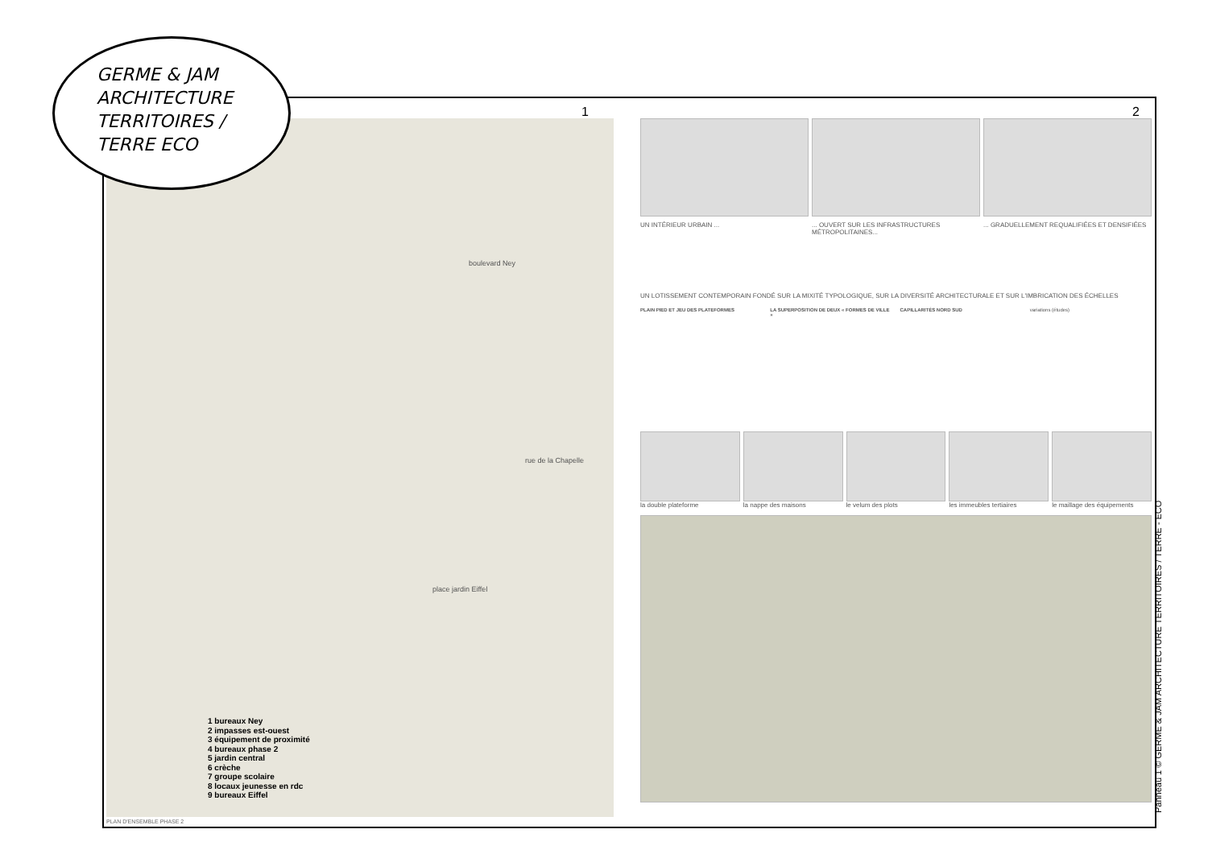GERME & JAM
ARCHITECTURE
TERRITOIRES /
TERRE ECO
boulevard Ney
place jardin Eiffel
rue de la Chapelle
1 bureaux Ney
2 impasses est-ouest
3 équipement de proximité
4 bureaux phase 2
5 jardin central
6 crèche
7 groupe scolaire
8 locaux jeunesse en rdc
9 bureaux Eiffel
PLAN D'ENSEMBLE PHASE 2
UN INTÉRIEUR URBAIN ... ... OUVERT SUR LES INFRASTRUCTURES MÉTROPOLITAINES...
... GRADUELLEMENT REQUALIFIÉES ET DENSIFIÉES
UN LOTISSEMENT CONTEMPORAIN FONDÉ SUR LA MIXITÉ TYPOLOGIQUE, SUR LA DIVERSITÉ ARCHITECTURALE ET SUR L'IMBRICATION DES ÉCHELLES
PLAIN PIED ET JEU DES PLATEFORMES
LA SUPERPOSITION DE DEUX « FORMES DE VILLE »
CAPILLARITÉS NORD SUD variations (études)
la double plateforme la nappe des maisons le velum des plots les immeubles tertiaires le maillage des équipements
1 2
Panneau 1 © GERME & JAM ARCHITECTURE TERRITOIRES / TERRE - ECO